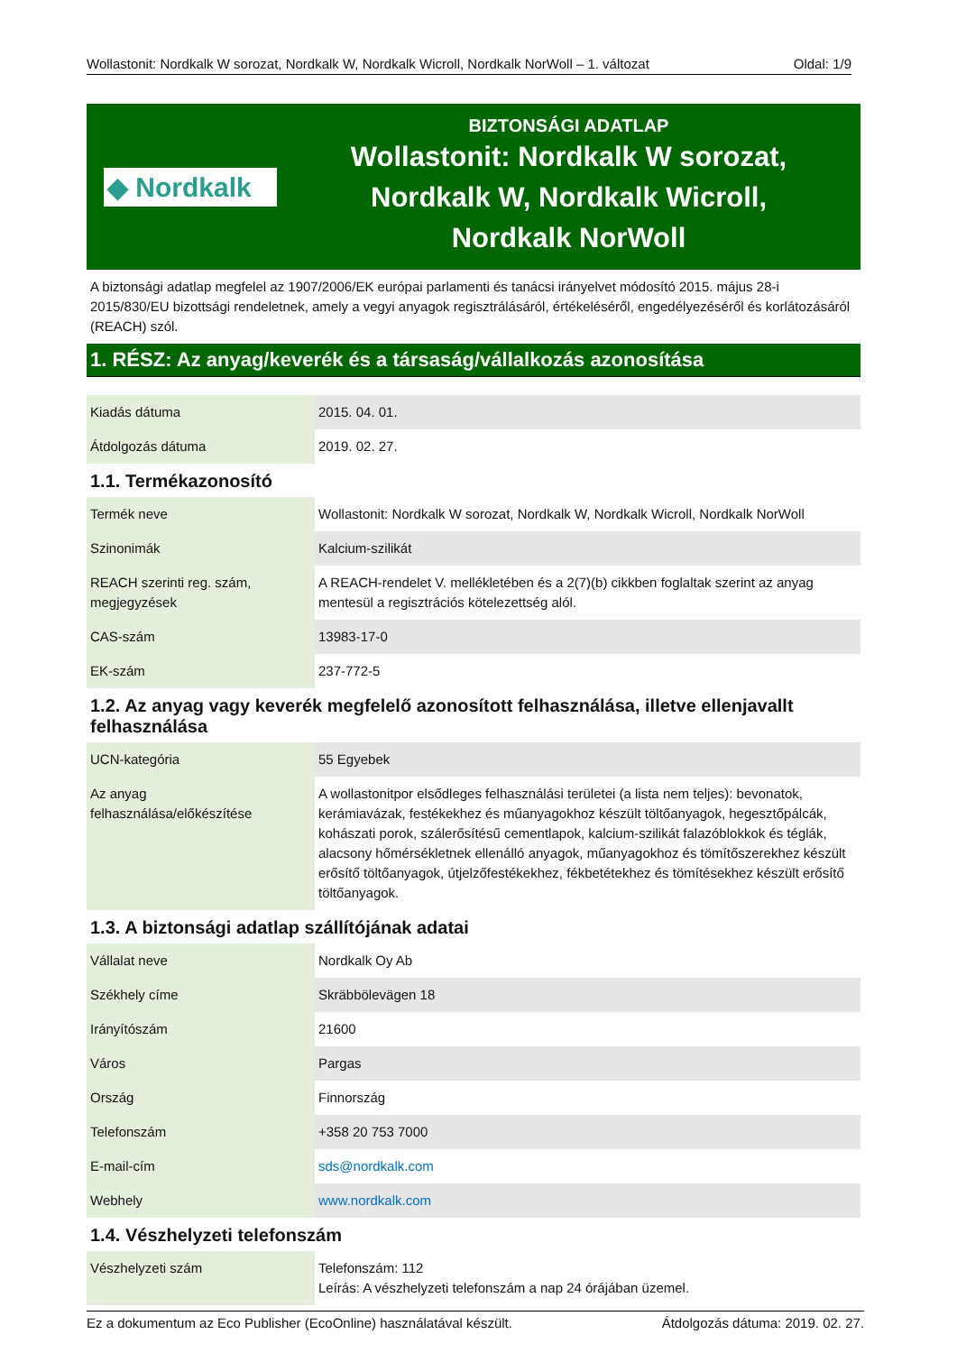Wollastonit: Nordkalk W sorozat, Nordkalk W, Nordkalk Wicroll, Nordkalk NorWoll – 1. változat Oldal: 1/9
◆ Nordkalk
BIZTONSÁGI ADATLAP
Wollastonit: Nordkalk W sorozat,
Nordkalk W, Nordkalk Wicroll,
Nordkalk NorWoll
A biztonsági adatlap megfelel az 1907/2006/EK európai parlamenti és tanácsi irányelvet módosító 2015. május 28-i 2015/830/EU bizottsági rendeletnek, amely a vegyi anyagok regisztrálásáról, értékeléséről, engedélyezéséről és korlátozásáról (REACH) szól.
1. RÉSZ: Az anyag/keverék és a társaság/vállalkozás azonosítása
| Kiadás dátuma | 2015. 04. 01. |
| Átdolgozás dátuma | 2019. 02. 27. |
1.1. Termékazonosító
| Termék neve | Wollastonit: Nordkalk W sorozat, Nordkalk W, Nordkalk Wicroll, Nordkalk NorWoll |
| Szinonimák | Kalcium-szilikát |
| REACH szerinti reg. szám, megjegyzések | A REACH-rendelet V. mellékletében és a 2(7)(b) cikkben foglaltak szerint az anyag mentesül a regisztrációs kötelezettség alól. |
| CAS-szám | 13983-17-0 |
| EK-szám | 237-772-5 |
1.2. Az anyag vagy keverék megfelelő azonosított felhasználása, illetve ellenjavallt felhasználása
| UCN-kategória | 55 Egyebek |
| Az anyag felhasználása/előkészítése | A wollastonitpor elsődleges felhasználási területei (a lista nem teljes): bevonatok, kerámiavázak, festékekhez és műanyagokhoz készült töltőanyagok, hegesztőpálcák, kohászati porok, szálerősítésű cementlapok, kalcium-szilikát falazóblokkok és téglák, alacsony hőmérsékletnek ellenálló anyagok, műanyagokhoz és tömítőszerekhez készült erősítő töltőanyagok, útjelzőfestékekhez, fékbetétekhez és tömítésekhez készült erősítő töltőanyagok. |
1.3. A biztonsági adatlap szállítójának adatai
| Vállalat neve | Nordkalk Oy Ab |
| Székhely címe | Skräbbölevägen 18 |
| Irányítószám | 21600 |
| Város | Pargas |
| Ország | Finnország |
| Telefonszám | +358 20 753 7000 |
| E-mail-cím | sds@nordkalk.com |
| Webhely | www.nordkalk.com |
1.4. Vészhelyzeti telefonszám
| Vészhelyzeti szám | Telefonszám: 112 Leírás: A vészhelyzeti telefonszám a nap 24 órájában üzemel. |
Ez a dokumentum az Eco Publisher (EcoOnline) használatával készült. Átdolgozás dátuma: 2019. 02. 27.